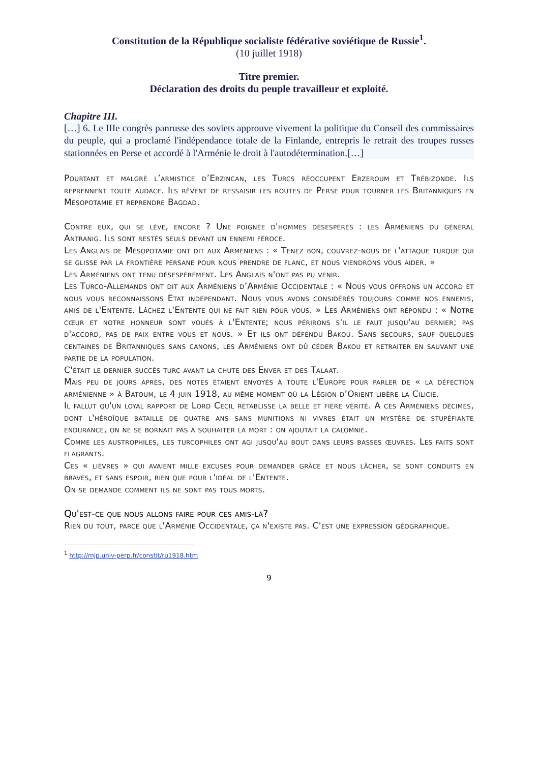Constitution de la République socialiste fédérative soviétique de Russie<sup>1</sup>.
(10 juillet 1918)
Titre premier.
Déclaration des droits du peuple travailleur et exploité.
Chapitre III.
[…] 6. Le IIIe congrès panrusse des soviets approuve vivement la politique du Conseil des commissaires du peuple, qui a proclamé l'indépendance totale de la Finlande, entrepris le retrait des troupes russes stationnées en Perse et accordé à l'Arménie le droit à l'autodétermination.[…]
Pourtant et malgré l’armistice d’Erzincan, les Turcs réoccupent Erzeroum et Trébizonde. Ils reprennent toute audace. Ils rêvent de ressaisir les routes de Perse pour tourner les Britanniques en Mésopotamie et reprendre Bagdad.
Contre eux, qui se lève, encore ? Une poignée d'hommes désespérés : les Arméniens du général Antranig. Ils sont restés seuls devant un ennemi féroce.
Les Anglais de Mésopotamie ont dit aux Arméniens : « Tenez bon, couvrez-nous de l'attaque turque qui se glisse par la frontière persane pour nous prendre de flanc, et nous viendrons vous aider. »
Les Arméniens ont tenu désespérément. Les Anglais n'ont pas pu venir.
Les Turco-Allemands ont dit aux Arméniens d’Arménie Occidentale : « Nous vous offrons un accord et nous vous reconnaissons Etat indépendant. Nous vous avons considérés toujours comme nos ennemis, amis de l'Entente. Lâchez l'Entente qui ne fait rien pour vous. » Les Arméniens ont répondu : « Notre cœur et notre honneur sont voués à l'Entente; nous périrons s'il le faut jusqu'au dernier; pas d'accord, pas de paix entre vous et nous. » Et ils ont défendu Bakou. Sans secours, sauf quelques centaines de Britanniques sans canons, les Arméniens ont dû céder Bakou et retraiter en sauvant une partie de la population.
C'était le dernier succès turc avant la chute des Enver et des Talaat.
Mais peu de jours après, des notes étaient envoyés à toute l'Europe pour parler de « la défection arménienne » à Batoum, le 4 juin 1918, au même moment où la Légion d’Orient libère la Cilicie.
Il fallut qu'un loyal rapport de Lord Cecil rétablisse la belle et fière vérité. A ces Arméniens décimés, dont l'héroïque bataille de quatre ans sans munitions ni vivres était un mystère de stupéfiante endurance, on ne se bornait pas à souhaiter la mort : on ajoutait la calomnie.
Comme les austrophiles, les turcophiles ont agi jusqu'au bout dans leurs basses œuvres. Les faits sont flagrants.
Ces « lièvres » qui avaient mille excuses pour demander grâce et nous lâcher, se sont conduits en braves, et sans espoir, rien que pour l'idéal de l'Entente.
On se demande comment ils ne sont pas tous morts.
Qu'est-ce que nous allons faire pour ces amis-là?
Rien du tout, parce que l'Arménie Occidentale, ça n'existe pas. C'est une expression géographique.
<sup>1</sup> http://mjp.univ-perp.fr/constit/ru1918.htm
9